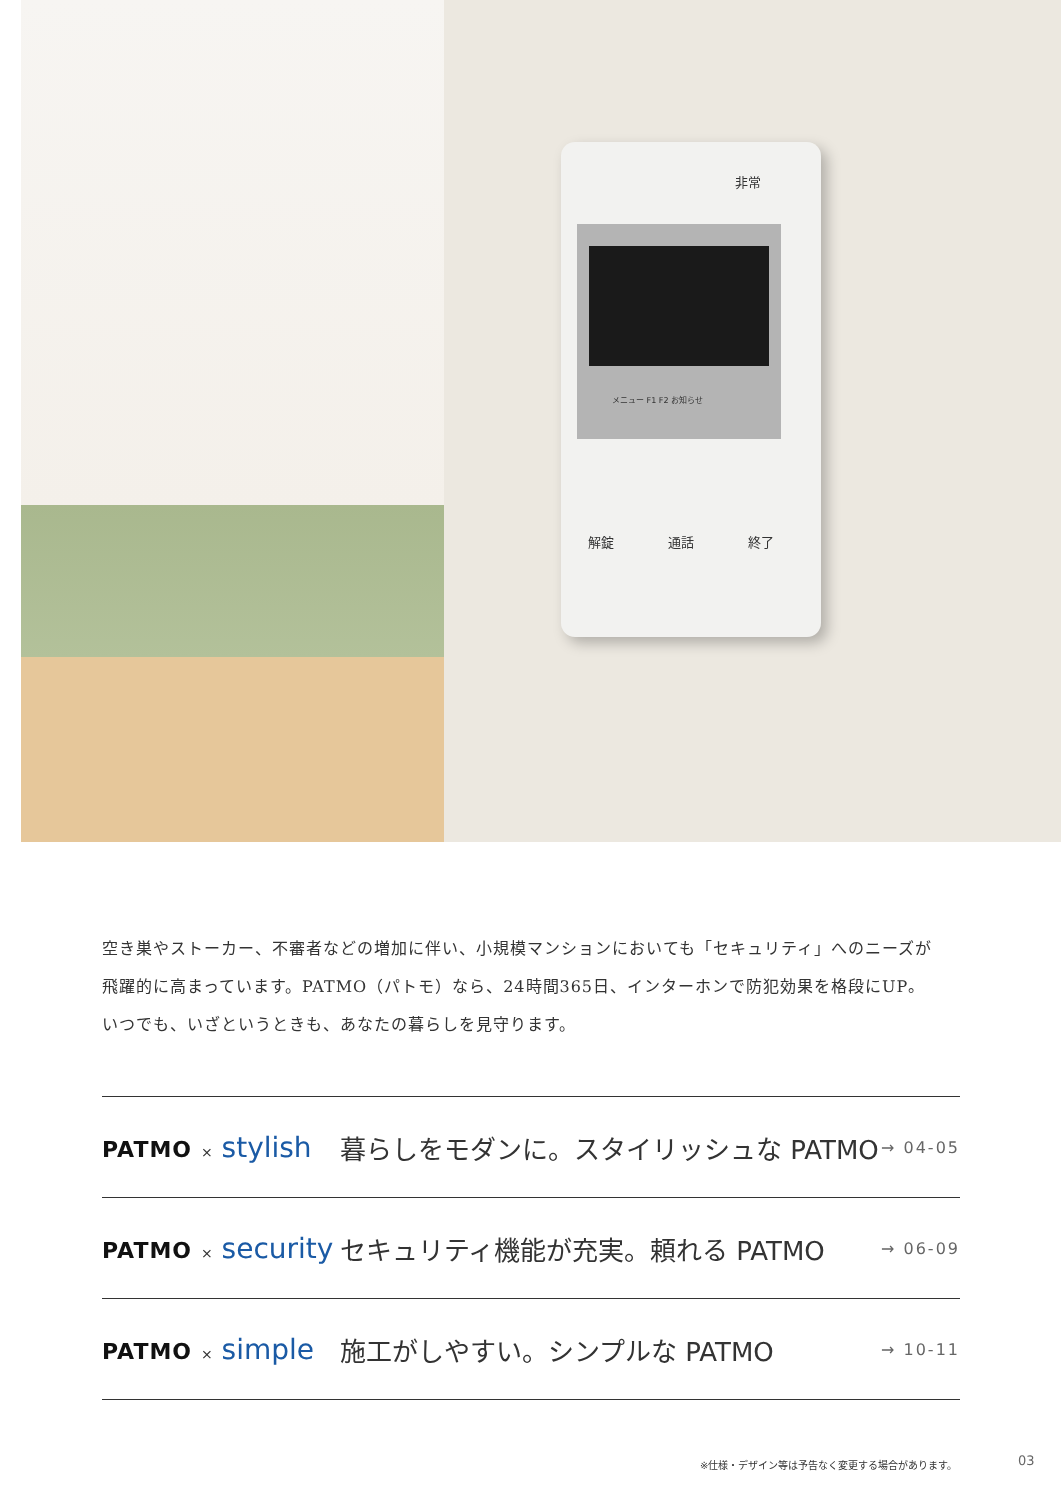非常
メニュー F1 F2 お知らせ
解錠 通話 終了
空き巣やストーカー、不審者などの増加に伴い、小規模マンションにおいても「セキュリティ」へのニーズが
飛躍的に高まっています。PATMO（パトモ）なら、24時間365日、インターホンで防犯効果を格段にUP。
いつでも、いざというときも、あなたの暮らしを見守ります。
PATMO × stylish
暮らしをモダンに。スタイリッシュな PATMO
→ 04-05
PATMO × security
セキュリティ機能が充実。頼れる PATMO
→ 06-09
PATMO × simple
施工がしやすい。シンプルな PATMO
→ 10-11
※仕様・デザイン等は予告なく変更する場合があります。
03